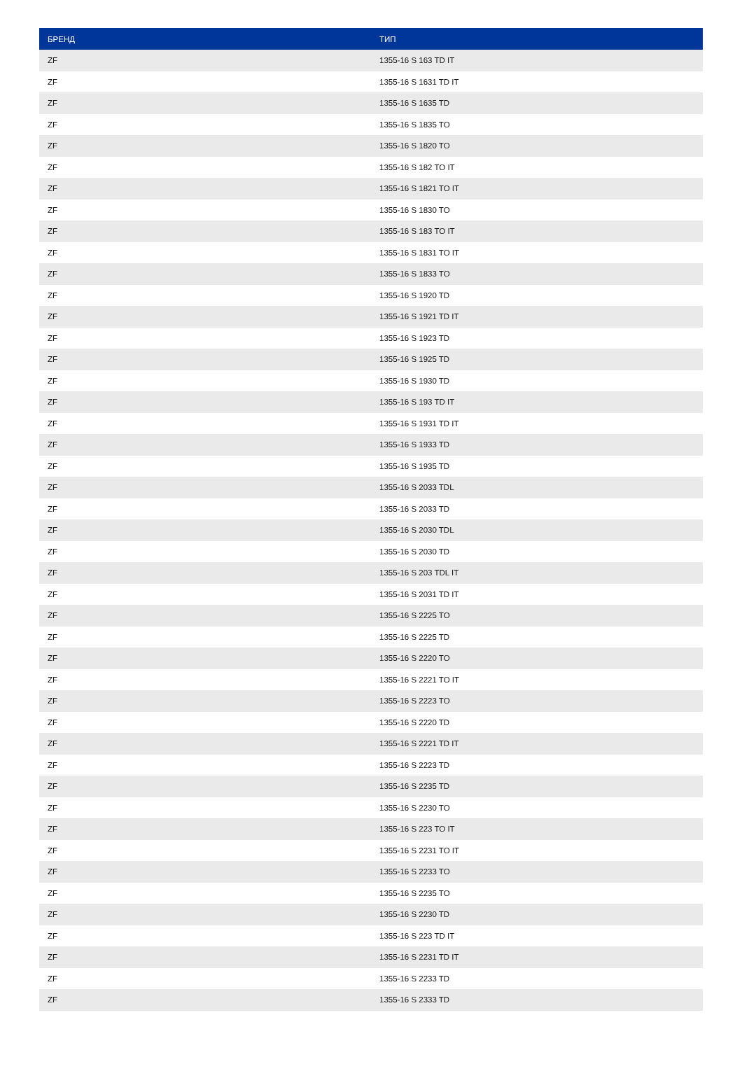| БРЕНД | ТИП |
| --- | --- |
| ZF | 1355-16 S 163 TD IT |
| ZF | 1355-16 S 1631 TD IT |
| ZF | 1355-16 S 1635 TD |
| ZF | 1355-16 S 1835 TO |
| ZF | 1355-16 S 1820 TO |
| ZF | 1355-16 S 182 TO IT |
| ZF | 1355-16 S 1821 TO IT |
| ZF | 1355-16 S 1830 TO |
| ZF | 1355-16 S 183 TO IT |
| ZF | 1355-16 S 1831 TO IT |
| ZF | 1355-16 S 1833 TO |
| ZF | 1355-16 S 1920 TD |
| ZF | 1355-16 S 1921 TD IT |
| ZF | 1355-16 S 1923 TD |
| ZF | 1355-16 S 1925 TD |
| ZF | 1355-16 S 1930 TD |
| ZF | 1355-16 S 193 TD IT |
| ZF | 1355-16 S 1931 TD IT |
| ZF | 1355-16 S 1933 TD |
| ZF | 1355-16 S 1935 TD |
| ZF | 1355-16 S 2033 TDL |
| ZF | 1355-16 S 2033 TD |
| ZF | 1355-16 S 2030 TDL |
| ZF | 1355-16 S 2030 TD |
| ZF | 1355-16 S 203 TDL IT |
| ZF | 1355-16 S 2031 TD IT |
| ZF | 1355-16 S 2225 TO |
| ZF | 1355-16 S 2225 TD |
| ZF | 1355-16 S 2220 TO |
| ZF | 1355-16 S 2221 TO IT |
| ZF | 1355-16 S 2223 TO |
| ZF | 1355-16 S 2220 TD |
| ZF | 1355-16 S 2221 TD IT |
| ZF | 1355-16 S 2223 TD |
| ZF | 1355-16 S 2235 TD |
| ZF | 1355-16 S 2230 TO |
| ZF | 1355-16 S 223 TO IT |
| ZF | 1355-16 S 2231 TO IT |
| ZF | 1355-16 S 2233 TO |
| ZF | 1355-16 S 2235 TO |
| ZF | 1355-16 S 2230 TD |
| ZF | 1355-16 S 223 TD IT |
| ZF | 1355-16 S 2231 TD IT |
| ZF | 1355-16 S 2233 TD |
| ZF | 1355-16 S 2333 TD |